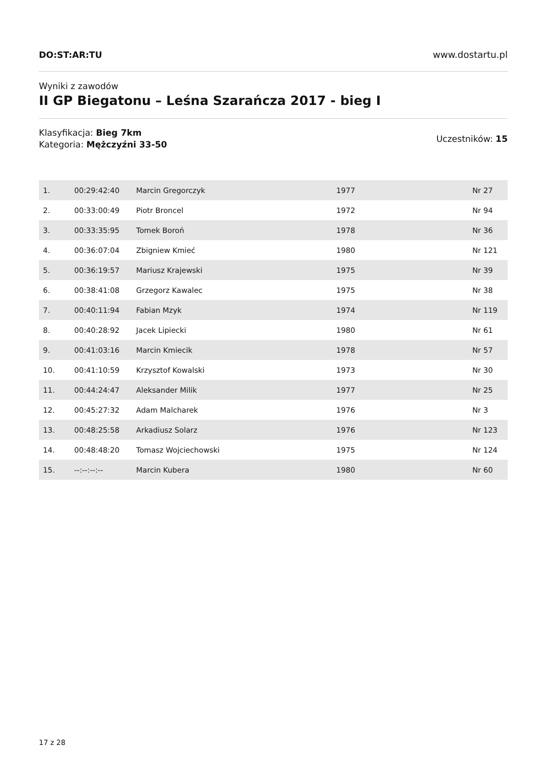DO:ST:AR:TU www.dostartu.pl
Wyniki z zawodów
II GP Biegatonu – Leśna Szarańcza 2017 - bieg I
Klasyfikacja: Bieg 7km
Kategoria: Mężczyźni 33-50
Uczestników: 15
| 1. | 00:29:42:40 | Marcin Gregorczyk | 1977 | Nr 27 |
| 2. | 00:33:00:49 | Piotr Broncel | 1972 | Nr 94 |
| 3. | 00:33:35:95 | Tomek Boroń | 1978 | Nr 36 |
| 4. | 00:36:07:04 | Zbigniew Kmieć | 1980 | Nr 121 |
| 5. | 00:36:19:57 | Mariusz Krajewski | 1975 | Nr 39 |
| 6. | 00:38:41:08 | Grzegorz Kawalec | 1975 | Nr 38 |
| 7. | 00:40:11:94 | Fabian Mzyk | 1974 | Nr 119 |
| 8. | 00:40:28:92 | Jacek Lipiecki | 1980 | Nr 61 |
| 9. | 00:41:03:16 | Marcin Kmiecik | 1978 | Nr 57 |
| 10. | 00:41:10:59 | Krzysztof Kowalski | 1973 | Nr 30 |
| 11. | 00:44:24:47 | Aleksander Milik | 1977 | Nr 25 |
| 12. | 00:45:27:32 | Adam Malcharek | 1976 | Nr 3 |
| 13. | 00:48:25:58 | Arkadiusz Solarz | 1976 | Nr 123 |
| 14. | 00:48:48:20 | Tomasz Wojciechowski | 1975 | Nr 124 |
| 15. | --:--:--:-- | Marcin Kubera | 1980 | Nr 60 |
17 z 28